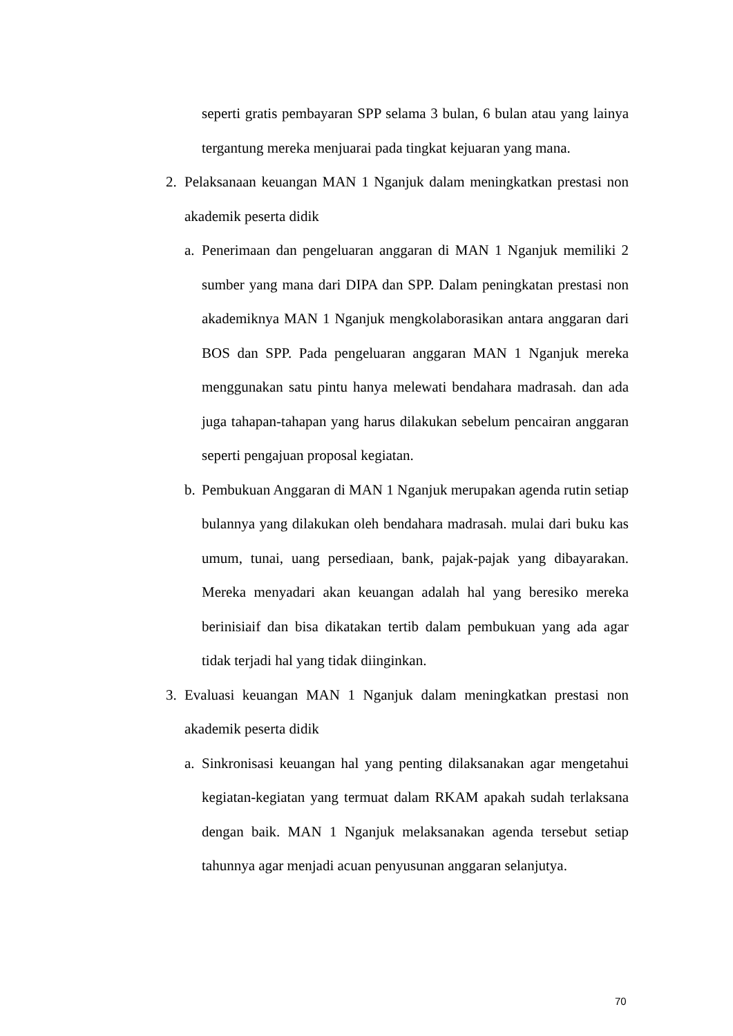seperti gratis pembayaran SPP selama 3 bulan, 6 bulan atau yang lainya tergantung mereka menjuarai pada tingkat kejuaran yang mana.
2. Pelaksanaan keuangan MAN 1 Nganjuk dalam meningkatkan prestasi non akademik peserta didik
a.
Penerimaan dan pengeluaran anggaran di MAN 1 Nganjuk memiliki 2 sumber yang mana dari DIPA dan SPP. Dalam peningkatan prestasi non akademiknya MAN 1 Nganjuk mengkolaborasikan antara anggaran dari BOS dan SPP. Pada pengeluaran anggaran MAN 1 Nganjuk mereka menggunakan satu pintu hanya melewati bendahara madrasah. dan ada juga tahapan-tahapan yang harus dilakukan sebelum pencairan anggaran seperti pengajuan proposal kegiatan.
b.
Pembukuan Anggaran di MAN 1 Nganjuk merupakan agenda rutin setiap bulannya yang dilakukan oleh bendahara madrasah. mulai dari buku kas umum, tunai, uang persediaan, bank, pajak-pajak yang dibayarakan. Mereka menyadari akan keuangan adalah hal yang beresiko mereka berinisiaif dan bisa dikatakan tertib dalam pembukuan yang ada agar tidak terjadi hal yang tidak diinginkan.
3. Evaluasi keuangan MAN 1 Nganjuk dalam meningkatkan prestasi non akademik peserta didik
a.
Sinkronisasi keuangan hal yang penting dilaksanakan agar mengetahui kegiatan-kegiatan yang termuat dalam RKAM apakah sudah terlaksana dengan baik. MAN 1 Nganjuk melaksanakan agenda tersebut setiap tahunnya agar menjadi acuan penyusunan anggaran selanjutya.
70